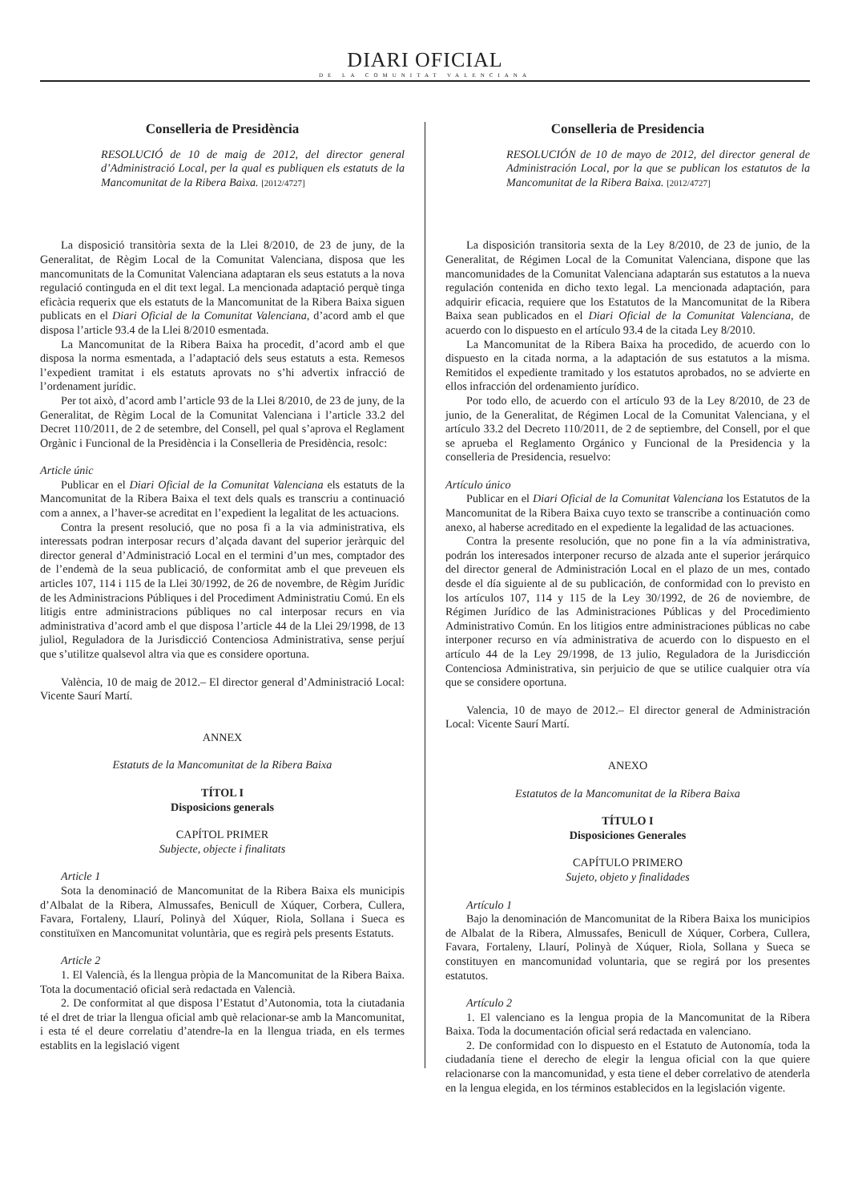DIARI OFICIAL
DE LA COMUNITAT VALENCIANA
Conselleria de Presidència
RESOLUCIÓ de 10 de maig de 2012, del director general d’Administració Local, per la qual es publiquen els estatuts de la Mancomunitat de la Ribera Baixa. [2012/4727]
La disposició transitòria sexta de la Llei 8/2010, de 23 de juny, de la Generalitat, de Règim Local de la Comunitat Valenciana, disposa que les mancomunitats de la Comunitat Valenciana adaptaran els seus estatuts a la nova regulació continguda en el dit text legal. La mencionada adaptació perquè tinga eficàcia requerix que els estatuts de la Mancomunitat de la Ribera Baixa siguen publicats en el Diari Oficial de la Comunitat Valenciana, d’acord amb el que disposa l’article 93.4 de la Llei 8/2010 esmentada.
La Mancomunitat de la Ribera Baixa ha procedit, d’acord amb el que disposa la norma esmentada, a l’adaptació dels seus estatuts a esta. Remesos l’expedient tramitat i els estatuts aprovats no s’hi advertix infracció de l’ordenament jurídic.
Per tot això, d’acord amb l’article 93 de la Llei 8/2010, de 23 de juny, de la Generalitat, de Règim Local de la Comunitat Valenciana i l’article 33.2 del Decret 110/2011, de 2 de setembre, del Consell, pel qual s’aprova el Reglament Orgànic i Funcional de la Presidència i la Conselleria de Presidència, resolc:
Article únic
Publicar en el Diari Oficial de la Comunitat Valenciana els estatuts de la Mancomunitat de la Ribera Baixa el text dels quals es transcriu a continuació com a annex, a l’haver-se acreditat en l’expedient la legalitat de les actuacions.
Contra la present resolució, que no posa fi a la via administrativa, els interessats podran interposar recurs d’alçada davant del superior jeràrquic del director general d’Administració Local en el termini d’un mes, comptador des de l’endemà de la seua publicació, de conformitat amb el que preveuen els articles 107, 114 i 115 de la Llei 30/1992, de 26 de novembre, de Règim Jurídic de les Administracions Públiques i del Procediment Administratiu Comú. En els litigis entre administracions públiques no cal interposar recurs en via administrativa d’acord amb el que disposa l’article 44 de la Llei 29/1998, de 13 juliol, Reguladora de la Jurisdicció Contenciosa Administrativa, sense perjuí que s’utilitze qualsevol altra via que es considere oportuna.
València, 10 de maig de 2012.– El director general d’Administració Local: Vicente Saurí Martí.
ANNEX
Estatuts de la Mancomunitat de la Ribera Baixa
TÍTOL I
Disposicions generals
CAPÍTOL PRIMER
Subjecte, objecte i finalitats
Article 1
Sota la denominació de Mancomunitat de la Ribera Baixa els municipis d’Albalat de la Ribera, Almussafes, Benicull de Xúquer, Corbera, Cullera, Favara, Fortaleny, Llaurí, Polinyà del Xúquer, Riola, Sollana i Sueca es constituïxen en Mancomunitat voluntària, que es regirà pels presents Estatuts.
Article 2
1. El Valencià, és la llengua pròpia de la Mancomunitat de la Ribera Baixa. Tota la documentació oficial serà redactada en Valencià.
2. De conformitat al que disposa l’Estatut d’Autonomia, tota la ciutadania té el dret de triar la llengua oficial amb què relacionar-se amb la Mancomunitat, i esta té el deure correlatiu d’atendre-la en la llengua triada, en els termes establits en la legislació vigent
Conselleria de Presidencia
RESOLUCIÓN de 10 de mayo de 2012, del director general de Administración Local, por la que se publican los estatutos de la Mancomunitat de la Ribera Baixa. [2012/4727]
La disposición transitoria sexta de la Ley 8/2010, de 23 de junio, de la Generalitat, de Régimen Local de la Comunitat Valenciana, dispone que las mancomunidades de la Comunitat Valenciana adaptarán sus estatutos a la nueva regulación contenida en dicho texto legal. La mencionada adaptación, para adquirir eficacia, requiere que los Estatutos de la Mancomunitat de la Ribera Baixa sean publicados en el Diari Oficial de la Comunitat Valenciana, de acuerdo con lo dispuesto en el artículo 93.4 de la citada Ley 8/2010.
La Mancomunitat de la Ribera Baixa ha procedido, de acuerdo con lo dispuesto en la citada norma, a la adaptación de sus estatutos a la misma. Remitidos el expediente tramitado y los estatutos aprobados, no se advierte en ellos infracción del ordenamiento jurídico.
Por todo ello, de acuerdo con el artículo 93 de la Ley 8/2010, de 23 de junio, de la Generalitat, de Régimen Local de la Comunitat Valenciana, y el artículo 33.2 del Decreto 110/2011, de 2 de septiembre, del Consell, por el que se aprueba el Reglamento Orgánico y Funcional de la Presidencia y la conselleria de Presidencia, resuelvo:
Artículo único
Publicar en el Diari Oficial de la Comunitat Valenciana los Estatutos de la Mancomunitat de la Ribera Baixa cuyo texto se transcribe a continuación como anexo, al haberse acreditado en el expediente la legalidad de las actuaciones.
Contra la presente resolución, que no pone fin a la vía administrativa, podrán los interesados interponer recurso de alzada ante el superior jerárquico del director general de Administración Local en el plazo de un mes, contado desde el día siguiente al de su publicación, de conformidad con lo previsto en los artículos 107, 114 y 115 de la Ley 30/1992, de 26 de noviembre, de Régimen Jurídico de las Administraciones Públicas y del Procedimiento Administrativo Común. En los litigios entre administraciones públicas no cabe interponer recurso en vía administrativa de acuerdo con lo dispuesto en el artículo 44 de la Ley 29/1998, de 13 julio, Reguladora de la Jurisdicción Contenciosa Administrativa, sin perjuicio de que se utilice cualquier otra vía que se considere oportuna.
Valencia, 10 de mayo de 2012.– El director general de Administración Local: Vicente Saurí Martí.
ANEXO
Estatutos de la Mancomunitat de la Ribera Baixa
TÍTULO I
Disposiciones Generales
CAPÍTULO PRIMERO
Sujeto, objeto y finalidades
Artículo 1
Bajo la denominación de Mancomunitat de la Ribera Baixa los municipios de Albalat de la Ribera, Almussafes, Benicull de Xúquer, Corbera, Cullera, Favara, Fortaleny, Llaurí, Polinyà de Xúquer, Riola, Sollana y Sueca se constituyen en mancomunidad voluntaria, que se regirá por los presentes estatutos.
Artículo 2
1. El valenciano es la lengua propia de la Mancomunitat de la Ribera Baixa. Toda la documentación oficial será redactada en valenciano.
2. De conformidad con lo dispuesto en el Estatuto de Autonomía, toda la ciudadanía tiene el derecho de elegir la lengua oficial con la que quiere relacionarse con la mancomunidad, y esta tiene el deber correlativo de atenderla en la lengua elegida, en los términos establecidos en la legislación vigente.